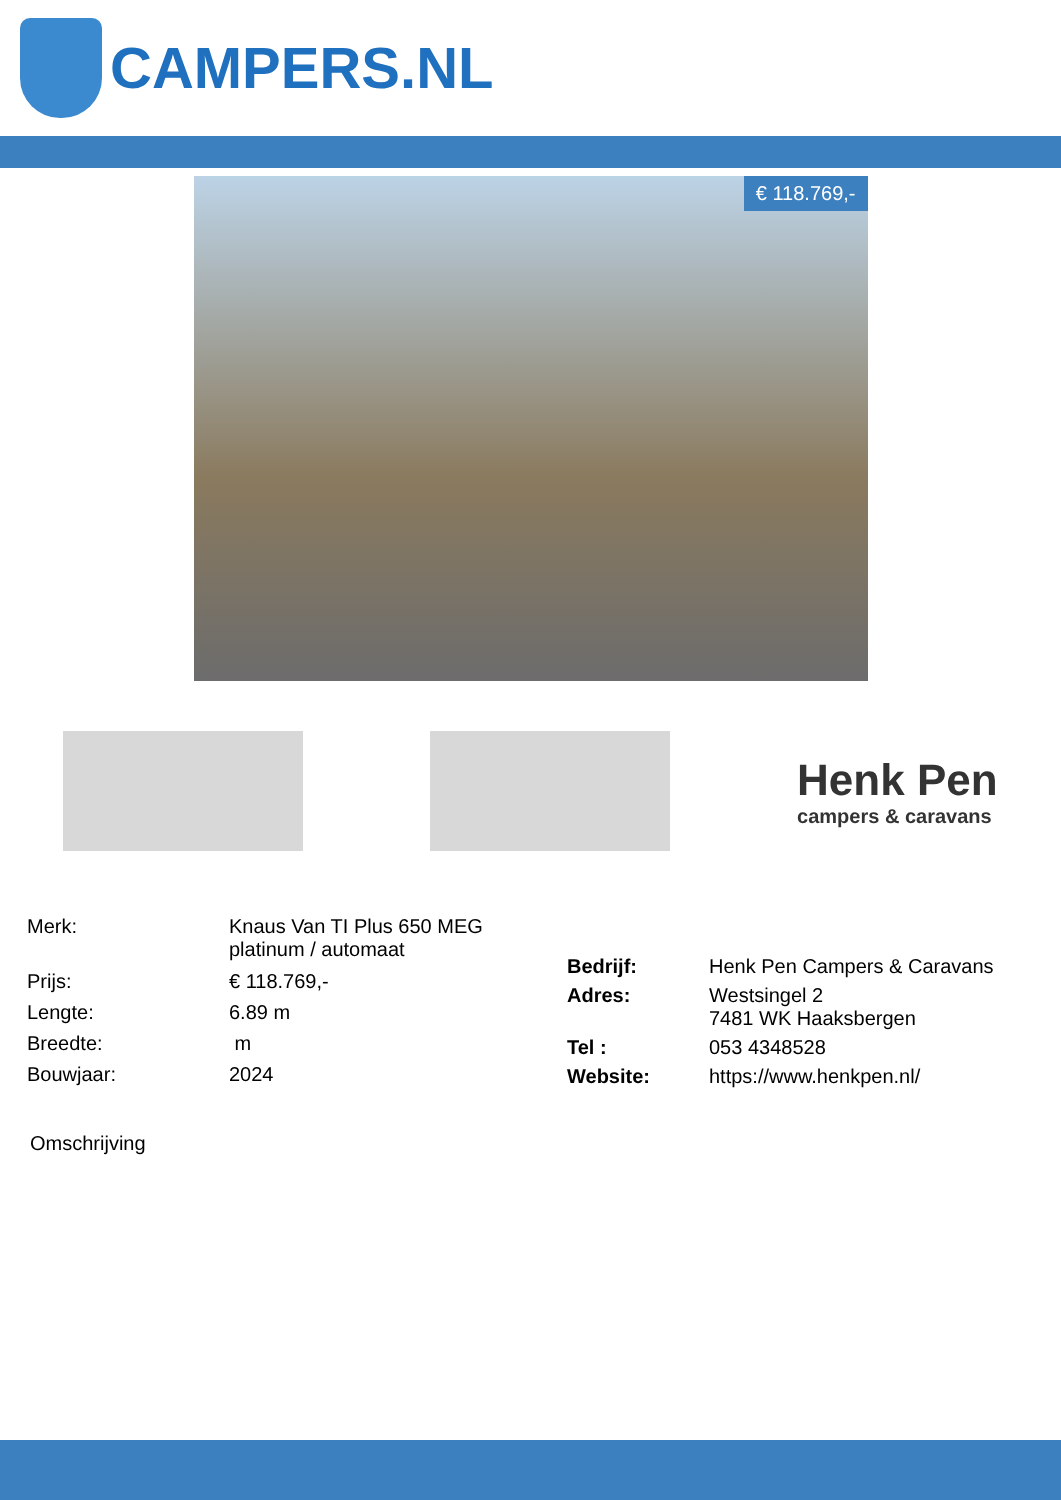CAMPERS.NL
€ 118.769,-
Henk Pen
campers & caravans
| Merk: | Knaus Van TI Plus 650 MEG platinum / automaat |
| Prijs: | € 118.769,- |
| Lengte: | 6.89 m |
| Breedte: | m |
| Bouwjaar: | 2024 |
| Bedrijf: | Henk Pen Campers & Caravans |
| Adres: | Westsingel 2 7481 WK Haaksbergen |
| Tel : | 053 4348528 |
| Website: | https://www.henkpen.nl/ |
Omschrijving